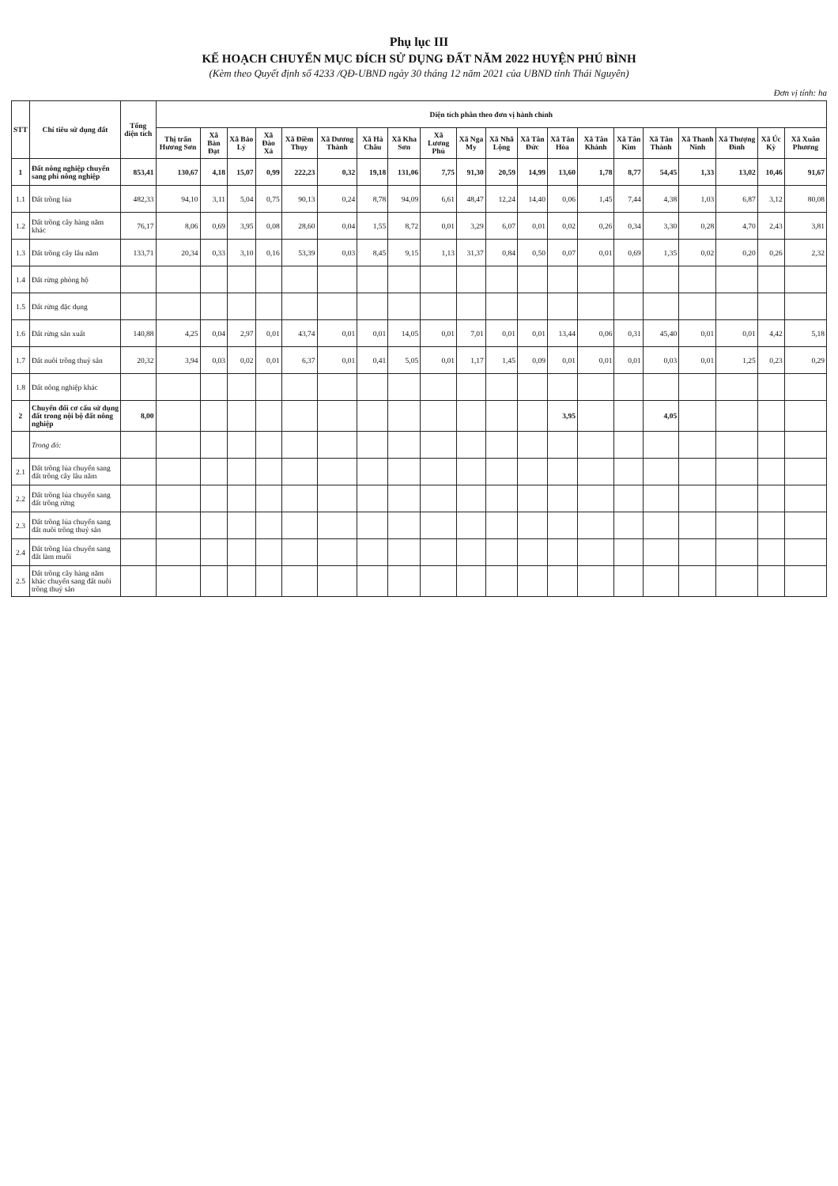Phụ lục III
KẾ HOẠCH CHUYỂN MỤC ĐÍCH SỬ DỤNG ĐẤT NĂM 2022 HUYỆN PHÚ BÌNH
(Kèm theo Quyết định số 4233 /QĐ-UBND ngày 30 tháng 12 năm 2021 của UBND tỉnh Thái Nguyên)
Đơn vị tính: ha
| STT | Chỉ tiêu sử dụng đất | Tổng diện tích | Diện tích phân theo đơn vị hành chính | | | | | | | | | | | | | | | | | | | |
| --- | --- | --- | --- | --- | --- | --- | --- | --- | --- | --- | --- | --- | --- | --- | --- | --- | --- | --- | --- | --- | --- | --- |
| | | | Thị trấn Hương Sơn | Xã Bàn Đạt | Xã Bảo Lý | Xã Đào Xá | Xã Điềm Thụy | Xã Dương Thành | Xã Hà Châu | Xã Kha Sơn | Xã Lương Phú | Xã Nga My | Xã Nhã Lộng | Xã Tân Đức | Xã Tân Hòa | Xã Tân Khánh | Xã Tân Kim | Xã Tân Thành | Xã Thanh Ninh | Xã Thượng Đình | Xã Úc Kỳ | Xã Xuân Phương |
| 1 | Đất nông nghiệp chuyển sang phi nông nghiệp | 853,41 | 130,67 | 4,18 | 15,07 | 0,99 | 222,23 | 0,32 | 19,18 | 131,06 | 7,75 | 91,30 | 20,59 | 14,99 | 13,60 | 1,78 | 8,77 | 54,45 | 1,33 | 13,02 | 10,46 | 91,67 |
| 1.1 | Đất trồng lúa | 482,33 | 94,10 | 3,11 | 5,04 | 0,75 | 90,13 | 0,24 | 8,78 | 94,09 | 6,61 | 48,47 | 12,24 | 14,40 | 0,06 | 1,45 | 7,44 | 4,38 | 1,03 | 6,87 | 3,12 | 80,08 |
| 1.2 | Đất trồng cây hàng năm khác | 76,17 | 8,06 | 0,69 | 3,95 | 0,08 | 28,60 | 0,04 | 1,55 | 8,72 | 0,01 | 3,29 | 6,07 | 0,01 | 0,02 | 0,26 | 0,34 | 3,30 | 0,28 | 4,70 | 2,43 | 3,81 |
| 1.3 | Đất trồng cây lâu năm | 133,71 | 20,34 | 0,33 | 3,10 | 0,16 | 53,39 | 0,03 | 8,45 | 9,15 | 1,13 | 31,37 | 0,84 | 0,50 | 0,07 | 0,01 | 0,69 | 1,35 | 0,02 | 0,20 | 0,26 | 2,32 |
| 1.4 | Đất rừng phòng hộ | | | | | | | | | | | | | | | | | | | | | |
| 1.5 | Đất rừng đặc dụng | | | | | | | | | | | | | | | | | | | | | |
| 1.6 | Đất rừng sản xuất | 140,88 | 4,25 | 0,04 | 2,97 | 0,01 | 43,74 | 0,01 | 0,01 | 14,05 | 0,01 | 7,01 | 0,01 | 0,01 | 13,44 | 0,06 | 0,31 | 45,40 | 0,01 | 0,01 | 4,42 | 5,18 |
| 1.7 | Đất nuôi trồng thuỷ sản | 20,32 | 3,94 | 0,03 | 0,02 | 0,01 | 6,37 | 0,01 | 0,41 | 5,05 | 0,01 | 1,17 | 1,45 | 0,09 | 0,01 | 0,01 | 0,01 | 0,03 | 0,01 | 1,25 | 0,23 | 0,29 |
| 1.8 | Đất nông nghiệp khác | | | | | | | | | | | | | | | | | | | | | |
| 2 | Chuyển đổi cơ cấu sử dụng đất trong nội bộ đất nông nghiệp | 8,00 | | | | | | | | | | | | | 3,95 | | | 4,05 | | | | |
| | Trong đó: | | | | | | | | | | | | | | | | | | | | | |
| 2.1 | Đất trồng lúa chuyển sang đất trồng cây lâu năm | | | | | | | | | | | | | | | | | | | | | |
| 2.2 | Đất trồng lúa chuyển sang đất trồng rừng | | | | | | | | | | | | | | | | | | | | | |
| 2.3 | Đất trồng lúa chuyển sang đất nuôi trồng thuỷ sản | | | | | | | | | | | | | | | | | | | | | |
| 2.4 | Đất trồng lúa chuyển sang đất làm muối | | | | | | | | | | | | | | | | | | | | | |
| 2.5 | Đất trồng cây hàng năm khác chuyển sang đất nuôi trồng thuỷ sản | | | | | | | | | | | | | | | | | | | | | |